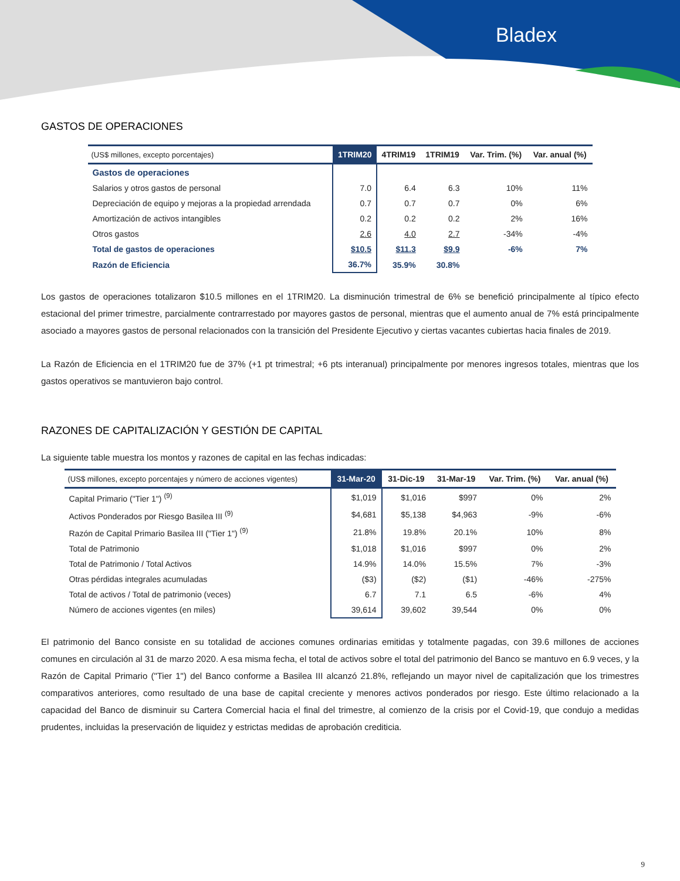Bladex
GASTOS DE OPERACIONES
| (US$ millones, excepto porcentajes) | 1TRIM20 | 4TRIM19 | 1TRIM19 | Var. Trim. (%) | Var. anual (%) |
| --- | --- | --- | --- | --- | --- |
| Gastos de operaciones | | | | | |
| Salarios y otros gastos de personal | 7.0 | 6.4 | 6.3 | 10% | 11% |
| Depreciación de equipo y mejoras a la propiedad arrendada | 0.7 | 0.7 | 0.7 | 0% | 6% |
| Amortización de activos intangibles | 0.2 | 0.2 | 0.2 | 2% | 16% |
| Otros gastos | 2.6 | 4.0 | 2.7 | -34% | -4% |
| Total de gastos de operaciones | $10.5 | $11.3 | $9.9 | -6% | 7% |
| Razón de Eficiencia | 36.7% | 35.9% | 30.8% | | |
Los gastos de operaciones totalizaron $10.5 millones en el 1TRIM20. La disminución trimestral de 6% se benefició principalmente al típico efecto estacional del primer trimestre, parcialmente contrarrestado por mayores gastos de personal, mientras que el aumento anual de 7% está principalmente asociado a mayores gastos de personal relacionados con la transición del Presidente Ejecutivo y ciertas vacantes cubiertas hacia finales de 2019.
La Razón de Eficiencia en el 1TRIM20 fue de 37% (+1 pt trimestral; +6 pts interanual) principalmente por menores ingresos totales, mientras que los gastos operativos se mantuvieron bajo control.
RAZONES DE CAPITALIZACIÓN Y GESTIÓN DE CAPITAL
La siguiente table muestra los montos y razones de capital en las fechas indicadas:
| (US$ millones, excepto porcentajes y número de acciones vigentes) | 31-Mar-20 | 31-Dic-19 | 31-Mar-19 | Var. Trim. (%) | Var. anual (%) |
| --- | --- | --- | --- | --- | --- |
| Capital Primario ("Tier 1") <sup>(9)</sup> | $1,019 | $1,016 | $997 | 0% | 2% |
| Activos Ponderados por Riesgo Basilea III <sup>(9)</sup> | $4,681 | $5,138 | $4,963 | -9% | -6% |
| Razón de Capital Primario Basilea III ("Tier 1") <sup>(9)</sup> | 21.8% | 19.8% | 20.1% | 10% | 8% |
| Total de Patrimonio | $1,018 | $1,016 | $997 | 0% | 2% |
| Total de Patrimonio / Total Activos | 14.9% | 14.0% | 15.5% | 7% | -3% |
| Otras pérdidas integrales acumuladas | ($3) | ($2) | ($1) | -46% | -275% |
| Total de activos / Total de patrimonio (veces) | 6.7 | 7.1 | 6.5 | -6% | 4% |
| Número de acciones vigentes (en miles) | 39,614 | 39,602 | 39,544 | 0% | 0% |
El patrimonio del Banco consiste en su totalidad de acciones comunes ordinarias emitidas y totalmente pagadas, con 39.6 millones de acciones comunes en circulación al 31 de marzo 2020. A esa misma fecha, el total de activos sobre el total del patrimonio del Banco se mantuvo en 6.9 veces, y la Razón de Capital Primario ("Tier 1") del Banco conforme a Basilea III alcanzó 21.8%, reflejando un mayor nivel de capitalización que los trimestres comparativos anteriores, como resultado de una base de capital creciente y menores activos ponderados por riesgo. Este último relacionado a la capacidad del Banco de disminuir su Cartera Comercial hacia el final del trimestre, al comienzo de la crisis por el Covid-19, que condujo a medidas prudentes, incluidas la preservación de liquidez y estrictas medidas de aprobación crediticia.
9